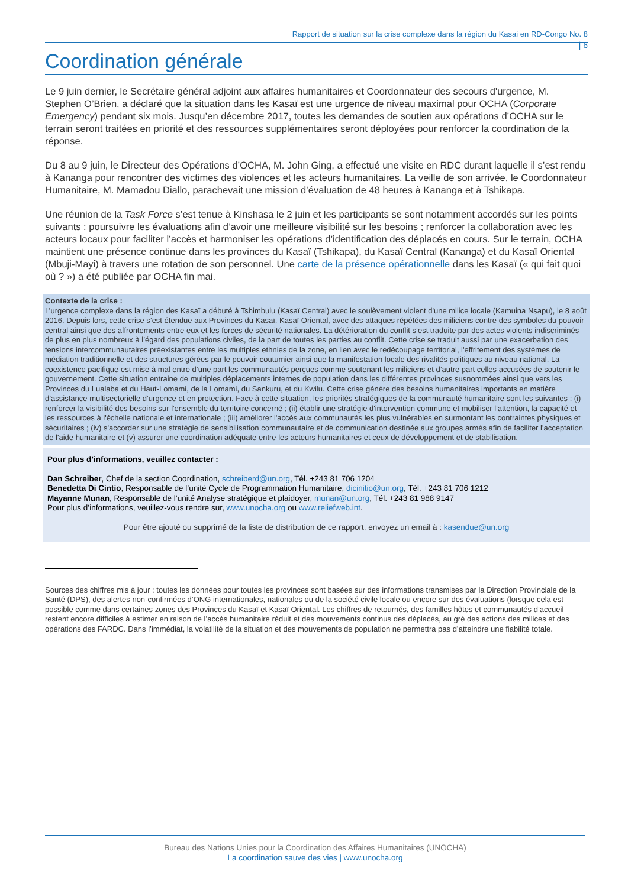Rapport de situation sur la crise complexe dans la région du Kasai en RD-Congo No. 8
| 6
Coordination générale
Le 9 juin dernier, le Secrétaire général adjoint aux affaires humanitaires et Coordonnateur des secours d'urgence, M. Stephen O’Brien, a déclaré que la situation dans les Kasaï est une urgence de niveau maximal pour OCHA (Corporate Emergency) pendant six mois. Jusqu’en décembre 2017, toutes les demandes de soutien aux opérations d’OCHA sur le terrain seront traitées en priorité et des ressources supplémentaires seront déployées pour renforcer la coordination de la réponse.
Du 8 au 9 juin, le Directeur des Opérations d’OCHA, M. John Ging, a effectué une visite en RDC durant laquelle il s’est rendu à Kananga pour rencontrer des victimes des violences et les acteurs humanitaires. La veille de son arrivée, le Coordonnateur Humanitaire, M. Mamadou Diallo, parachevait une mission d’évaluation de 48 heures à Kananga et à Tshikapa.
Une réunion de la Task Force s’est tenue à Kinshasa le 2 juin et les participants se sont notamment accordés sur les points suivants : poursuivre les évaluations afin d’avoir une meilleure visibilité sur les besoins ; renforcer la collaboration avec les acteurs locaux pour faciliter l’accès et harmoniser les opérations d’identification des déplacés en cours. Sur le terrain, OCHA maintient une présence continue dans les provinces du Kasaï (Tshikapa), du Kasaï Central (Kananga) et du Kasaï Oriental (Mbuji-Mayi) à travers une rotation de son personnel. Une carte de la présence opérationnelle dans les Kasaï (« qui fait quoi où ? ») a été publiée par OCHA fin mai.
Contexte de la crise :
L’urgence complexe dans la région des Kasaï a débuté à Tshimbulu (Kasaï Central) avec le soulèvement violent d'une milice locale (Kamuina Nsapu), le 8 août 2016. Depuis lors, cette crise s’est étendue aux Provinces du Kasaï, Kasaï Oriental, avec des attaques répétées des miliciens contre des symboles du pouvoir central ainsi que des affrontements entre eux et les forces de sécurité nationales. La détérioration du conflit s’est traduite par des actes violents indiscriminés de plus en plus nombreux à l’égard des populations civiles, de la part de toutes les parties au conflit. Cette crise se traduit aussi par une exacerbation des tensions intercommunautaires préexistantes entre les multiples ethnies de la zone, en lien avec le redécoupage territorial, l'effritement des systèmes de médiation traditionnelle et des structures gérées par le pouvoir coutumier ainsi que la manifestation locale des rivalités politiques au niveau national. La coexistence pacifique est mise à mal entre d’une part les communautés perçues comme soutenant les miliciens et d’autre part celles accusées de soutenir le gouvernement. Cette situation entraine de multiples déplacements internes de population dans les différentes provinces susnommées ainsi que vers les Provinces du Lualaba et du Haut-Lomami, de la Lomami, du Sankuru, et du Kwilu. Cette crise génère des besoins humanitaires importants en matière d’assistance multisectorielle d’urgence et en protection. Face à cette situation, les priorités stratégiques de la communauté humanitaire sont les suivantes : (i) renforcer la visibilité des besoins sur l'ensemble du territoire concerné ; (ii) établir une stratégie d'intervention commune et mobiliser l'attention, la capacité et les ressources à l'échelle nationale et internationale ; (iii) améliorer l'accès aux communautés les plus vulnérables en surmontant les contraintes physiques et sécuritaires ; (iv) s'accorder sur une stratégie de sensibilisation communautaire et de communication destinée aux groupes armés afin de faciliter l'acceptation de l'aide humanitaire et (v) assurer une coordination adéquate entre les acteurs humanitaires et ceux de développement et de stabilisation.
Pour plus d’informations, veuillez contacter :
Dan Schreiber, Chef de la section Coordination, schreiberd@un.org, Tél. +243 81 706 1204
Benedetta Di Cintio, Responsable de l’unité Cycle de Programmation Humanitaire, dicinitio@un.org, Tél. +243 81 706 1212
Mayanne Munan, Responsable de l’unité Analyse stratégique et plaidoyer, munan@un.org, Tél. +243 81 988 9147
Pour plus d’informations, veuillez-vous rendre sur, www.unocha.org ou www.reliefweb.int.
Pour être ajouté ou supprimé de la liste de distribution de ce rapport, envoyez un email à : kasendue@un.org
Sources des chiffres mis à jour : toutes les données pour toutes les provinces sont basées sur des informations transmises par la Direction Provinciale de la Santé (DPS), des alertes non-confirmées d’ONG internationales, nationales ou de la société civile locale ou encore sur des évaluations (lorsque cela est possible comme dans certaines zones des Provinces du Kasaï et Kasaï Oriental. Les chiffres de retournés, des familles hôtes et communautés d’accueil restent encore difficiles à estimer en raison de l’accès humanitaire réduit et des mouvements continus des déplacés, au gré des actions des milices et des opérations des FARDC. Dans l’immédiat, la volatilité de la situation et des mouvements de population ne permettra pas d’atteindre une fiabilité totale.
Bureau des Nations Unies pour la Coordination des Affaires Humanitaires (UNOCHA)
La coordination sauve des vies | www.unocha.org